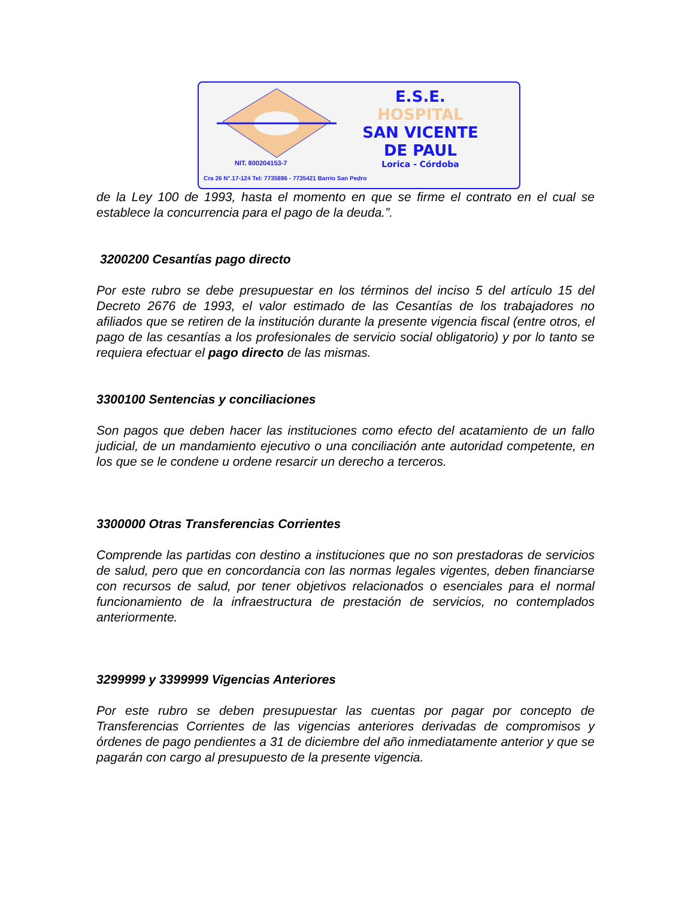E.S.E.
HOSPITAL
SAN VICENTE
DE PAUL
Lorica - Córdoba
NIT. 800204153-7
Cra 26 N°.17-124 Tel: 7735886 - 7735421 Barrio San Pedro
de la Ley 100 de 1993, hasta el momento en que se firme el contrato en el cual se establece la concurrencia para el pago de la deuda.”.
3200200 Cesantías pago directo
Por este rubro se debe presupuestar en los términos del inciso 5 del artículo 15 del Decreto 2676 de 1993, el valor estimado de las Cesantías de los trabajadores no afiliados que se retiren de la institución durante la presente vigencia fiscal (entre otros, el pago de las cesantías a los profesionales de servicio social obligatorio) y por lo tanto se requiera efectuar el pago directo de las mismas.
3300100 Sentencias y conciliaciones
Son pagos que deben hacer las instituciones como efecto del acatamiento de un fallo judicial, de un mandamiento ejecutivo o una conciliación ante autoridad competente, en los que se le condene u ordene resarcir un derecho a terceros.
3300000 Otras Transferencias Corrientes
Comprende las partidas con destino a instituciones que no son prestadoras de servicios de salud, pero que en concordancia con las normas legales vigentes, deben financiarse con recursos de salud, por tener objetivos relacionados o esenciales para el normal funcionamiento de la infraestructura de prestación de servicios, no contemplados anteriormente.
3299999 y 3399999 Vigencias Anteriores
Por este rubro se deben presupuestar las cuentas por pagar por concepto de Transferencias Corrientes de las vigencias anteriores derivadas de compromisos y órdenes de pago pendientes a 31 de diciembre del año inmediatamente anterior y que se pagarán con cargo al presupuesto de la presente vigencia.